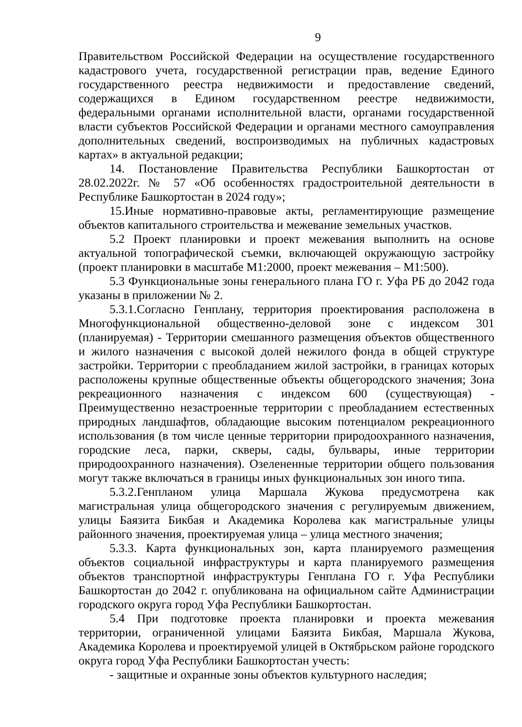9
Правительством Российской Федерации на осуществление государственного кадастрового учета, государственной регистрации прав, ведение Единого государственного реестра недвижимости и предоставление сведений, содержащихся в Едином государственном реестре недвижимости, федеральными органами исполнительной власти, органами государственной власти субъектов Российской Федерации и органами местного самоуправления дополнительных сведений, воспроизводимых на публичных кадастровых картах» в актуальной редакции;
14. Постановление Правительства Республики Башкортостан от 28.02.2022г. № 57 «Об особенностях градостроительной деятельности в Республике Башкортостан в 2024 году»;
15.Иные нормативно-правовые акты, регламентирующие размещение объектов капитального строительства и межевание земельных участков.
5.2 Проект планировки и проект межевания выполнить на основе актуальной топографической съемки, включающей окружающую застройку (проект планировки в масштабе М1:2000, проект межевания – М1:500).
5.3 Функциональные зоны генерального плана ГО г. Уфа РБ до 2042 года указаны в приложении № 2.
5.3.1.Согласно Генплану, территория проектирования расположена в Многофункциональной общественно-деловой зоне с индексом 301 (планируемая) - Территории смешанного размещения объектов общественного и жилого назначения с высокой долей нежилого фонда в общей структуре застройки. Территории с преобладанием жилой застройки, в границах которых расположены крупные общественные объекты общегородского значения; Зона рекреационного назначения с индексом 600 (существующая) - Преимущественно незастроенные территории с преобладанием естественных природных ландшафтов, обладающие высоким потенциалом рекреационного использования (в том числе ценные территории природоохранного назначения, городские леса, парки, скверы, сады, бульвары, иные территории природоохранного назначения). Озелененные территории общего пользования могут также включаться в границы иных функциональных зон иного типа.
5.3.2.Генпланом улица Маршала Жукова предусмотрена как магистральная улица общегородского значения с регулируемым движением, улицы Баязита Бикбая и Академика Королева как магистральные улицы районного значения, проектируемая улица – улица местного значения;
5.3.3. Карта функциональных зон, карта планируемого размещения объектов социальной инфраструктуры и карта планируемого размещения объектов транспортной инфраструктуры Генплана ГО г. Уфа Республики Башкортостан до 2042 г. опубликована на официальном сайте Администрации городского округа город Уфа Республики Башкортостан.
5.4 При подготовке проекта планировки и проекта межевания территории, ограниченной улицами Баязита Бикбая, Маршала Жукова, Академика Королева и проектируемой улицей в Октябрьском районе городского округа город Уфа Республики Башкортостан учесть:
- защитные и охранные зоны объектов культурного наследия;